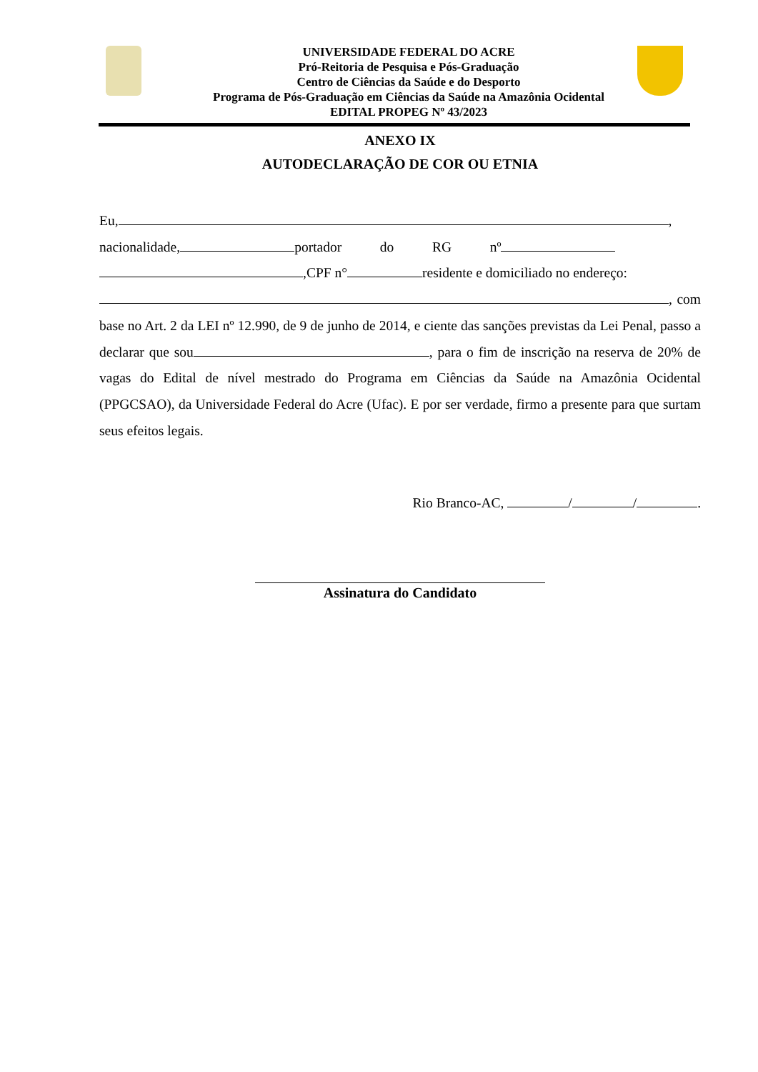UNIVERSIDADE FEDERAL DO ACRE
Pró-Reitoria de Pesquisa e Pós-Graduação
Centro de Ciências da Saúde e do Desporto
Programa de Pós-Graduação em Ciências da Saúde na Amazônia Ocidental
EDITAL PROPEG Nº 43/2023
ANEXO IX
AUTODECLARAÇÃO DE COR OU ETNIA
Eu, ,
nacionalidade, portador do RG nº
,CPF n° residente e domiciliado no endereço:
, com base no Art. 2 da LEI nº 12.990, de 9 de junho de 2014, e ciente das sanções previstas da Lei Penal, passo a declarar que sou , para o fim de inscrição na reserva de 20% de vagas do Edital de nível mestrado do Programa em Ciências da Saúde na Amazônia Ocidental (PPGCSAO), da Universidade Federal do Acre (Ufac). E por ser verdade, firmo a presente para que surtam seus efeitos legais.
Rio Branco-AC, / / .
Assinatura do Candidato